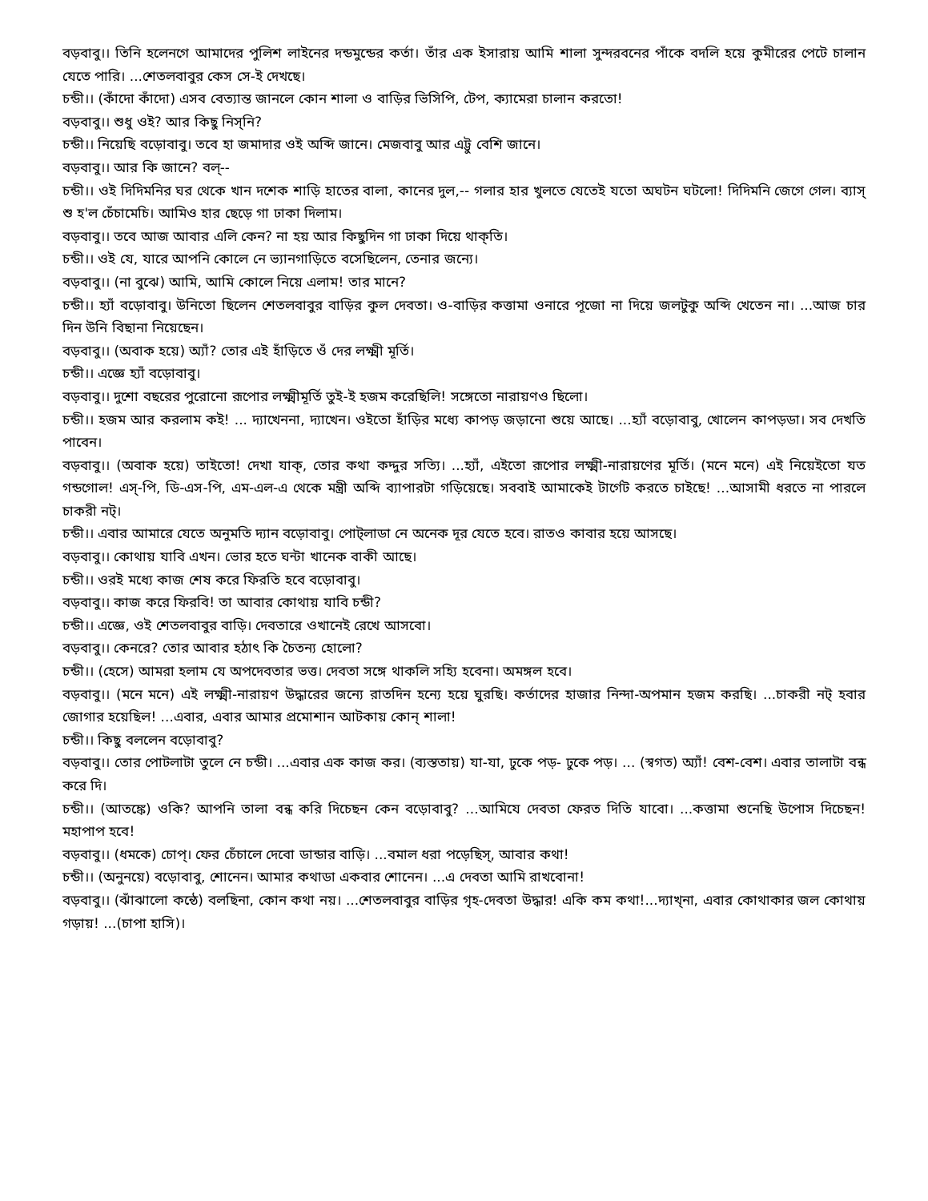বড়বাবু।। তিনি হলেনগে আমাদের পুলিশ লাইনের দন্ডমুন্ডের কর্তা। তাঁর এক ইসারায় আমি শালা সুন্দরবনের পাঁকে বদলি হয়ে কুমীরের পেটে চালান যেতে পারি। ...শেতলবাবুর কেস সে-ই দেখছে।
চন্ডী।। (কাঁদো কাঁদো) এসব বেত্যান্ত জানলে কোন শালা ও বাড়ির ভিসিপি, টেপ, ক্যামেরা চালান করতো!
বড়বাবু।। শুধু ওই? আর কিছু নিস্‌নি?
চন্ডী।। নিয়েছি বড়োবাবু। তবে হা জমাদার ওই অব্দি জানে। মেজবাবু আর এট্টু বেশি জানে।
বড়বাবু।। আর কি জানে? বল্‌--
চন্ডী।। ওই দিদিমনির ঘর থেকে খান দশেক শাড়ি হাতের বালা, কানের দুল,-- গলার হার খুলতে যেতেই যতো অঘটন ঘটলো! দিদিমনি জেগে গেল। ব্যাস্‌ শু হ'ল চেঁচামেচি। আমিও হার ছেড়ে গা ঢাকা দিলাম।
বড়বাবু।। তবে আজ আবার এলি কেন? না হয় আর কিছুদিন গা ঢাকা দিয়ে থাক্‌তি।
চন্ডী।। ওই যে, যারে আপনি কোলে নে ভ্যানগাড়িতে বসেছিলেন, তেনার জন্যে।
বড়বাবু।। (না বুঝে) আমি, আমি কোলে নিয়ে এলাম! তার মানে?
চন্ডী।। হ্যাঁ বড়োবাবু। উনিতো ছিলেন শেতলবাবুর বাড়ির কুল দেবতা। ও-বাড়ির কত্তামা ওনারে পূজো না দিয়ে জলটুকু অব্দি খেতেন না। ...আজ চার দিন উনি বিছানা নিয়েছেন।
বড়বাবু।। (অবাক হয়ে) অ্যাঁ? তোর এই হাঁড়িতে ওঁ দের লক্ষ্মী মূর্তি।
চন্ডী।। এজ্ঞে হ্যাঁ বড়োবাবু।
বড়বাবু।। দুশো বছরের পুরোনো রূপোর লক্ষ্মীমূর্তি তুই-ই হজম করেছিলি! সঙ্গেতো নারায়ণও ছিলো।
চন্ডী।। হজম আর করলাম কই! ... দ্যাখেননা, দ্যাখেন। ওইতো হাঁড়ির মধ্যে কাপড় জড়ানো শুয়ে আছে। ...হ্যাঁ বড়োবাবু, খোলেন কাপড়ডা। সব দেখতি পাবেন।
বড়বাবু।। (অবাক হয়ে) তাইতো! দেখা যাক্‌, তোর কথা কদ্দুর সত্যি। ...হ্যাঁ, এইতো রূপোর লক্ষ্মী-নারায়ণের মূর্তি। (মনে মনে) এই নিয়েইতো যত গন্ডগোল! এস্‌-পি, ডি-এস-পি, এম-এল-এ থেকে মন্ত্রী অব্দি ব্যাপারটা গড়িয়েছে। সববাই আমাকেই টার্গেট করতে চাইছে! ...আসামী ধরতে না পারলে চাকরী নট্‌।
চন্ডী।। এবার আমারে যেতে অনুমতি দ্যান বড়োবাবু। পোট্‌লাডা নে অনেক দূর যেতে হবে। রাতও কাবার হয়ে আসছে।
বড়বাবু।। কোথায় যাবি এখন। ভোর হতে ঘন্টা খানেক বাকী আছে।
চন্ডী।। ওরই মধ্যে কাজ শেষ করে ফিরতি হবে বড়োবাবু।
বড়বাবু।। কাজ করে ফিরবি! তা আবার কোথায় যাবি চন্ডী?
চন্ডী।। এজ্ঞে, ওই শেতলবাবুর বাড়ি। দেবতারে ওখানেই রেখে আসবো।
বড়বাবু।। কেনরে? তোর আবার হঠাৎ কি চৈতন্য হোলো?
চন্ডী।। (হেসে) আমরা হলাম যে অপদেবতার ভত্ত। দেবতা সঙ্গে থাকলি সহ্যি হবেনা। অমঙ্গল হবে।
বড়বাবু।। (মনে মনে) এই লক্ষ্মী-নারায়ণ উদ্ধারের জন্যে রাতদিন হন্যে হয়ে ঘুরছি। কর্তাদের হাজার নিন্দা-অপমান হজম করছি। ...চাকরী নট্‌ হবার জোগার হয়েছিল! ...এবার, এবার আমার প্রমোশান আটকায় কোন্‌ শালা!
চন্ডী।। কিছু বললেন বড়োবাবু?
বড়বাবু।। তোর পোটলাটা তুলে নে চন্ডী। ...এবার এক কাজ কর। (ব্যস্ততায়) যা-যা, ঢুকে পড়- ঢুকে পড়। ... (স্বগত) অ্যাঁ! বেশ-বেশ। এবার তালাটা বন্ধ করে দি।
চন্ডী।। (আতঙ্কে) ওকি? আপনি তালা বন্ধ করি দিচেছন কেন বড়োবাবু? ...আমিযে দেবতা ফেরত দিতি যাবো। ...কত্তামা শুনেছি উপোস দিচেছন! মহাপাপ হবে!
বড়বাবু।। (ধমকে) চোপ্‌। ফের চেঁচালে দেবো ডান্ডার বাড়ি। ...বমাল ধরা পড়েছিস্‌, আবার কথা!
চন্ডী।। (অনুনয়ে) বড়োবাবু, শোনেন। আমার কথাডা একবার শোনেন। ...এ দেবতা আমি রাখবোনা!
বড়বাবু।। (ঝাঁঝালো কন্ঠে) বলছিনা, কোন কথা নয়। ...শেতলবাবুর বাড়ির গৃহ-দেবতা উদ্ধার! একি কম কথা!...দ্যাখ্‌না, এবার কোথাকার জল কোথায় গড়ায়! ...(চাপা হাসি)।